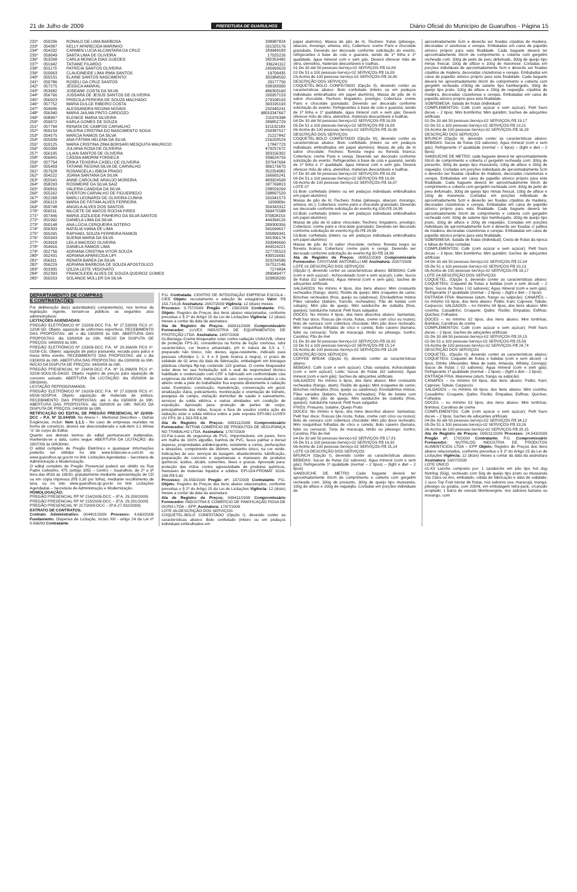21 de Julho de 2009 PREFEITURA DE GUARULHOS Diário Oficial do Município de Guarulhos - Página 15
| 232º | 050206 | RONALD DE LIMA BARBOSA | 338987824 |
| 233º | 054387 | KELLY APARECIDA MARINHO | 261325176 |
| 234º | 054202 | CARMEN LUCIA ALCANTARA DA CRUZ | 183949183 |
| 235º | 059049 | SANTA LIMA DE OLIVEIRA | 17025226 |
| 236º | 053268 | CARLA MONICA DIAS GUEDES | 282353495 |
| 237º | 051942 | TATIANE FILARDO | 336241112 |
| 238º | 051170 | PATRÍCIA SANTOS OLIVEIRA | 245993629 |
| 239º | 010063 | CLAUDINEIDE LIMA IRMA SANTOS | 19709435 |
| 240º | 055531 | ELAINE SANTOS NASCIMENTO | 302984550 |
| 241º | 050786 | ROSELI DA CRUZ SANTOS | 20177756 |
| 242º | 057275 | JÉSSICA AMARAL | 338183000 |
| 243º | 053682 | JOSEANE COSTA DA SILVA | 486303160 |
| 244º | 056766 | JUSSARA DE JESUS SANTOS DE OLIVEIRA | 295957153 |
| 245º | 056023 | PRISCILA PEREIRA DE SOUZA MACHADO | 279108163 |
| 246º | 057752 | MARIA DULCE RIBEIRO COSTA | 393195193 |
| 247º | 054936 | ALESSANDRA REGINA NOVAIS | 232940241 |
| 248º | 056340 | MARIA JAILMA PINTO CARDOZO | 98010347667 |
| 249º | 058907 | ELENICE MARIA SILVEIRA | 211976398 |
| 250º | 059072 | KARLA GOMES DE SOUZA | 289852729 |
| 251º | 057794 | RENATA DE CAMPOS CARVALHO | 32113218X |
| 252º | 050154 | VALERIA CRISTINA DO NASCIMENTO SOGA | 250387517 |
| 253º | 054575 | MARCIA RAMOS DA SILVA | 21227842 |
| 254º | 055939 | ANA FÁTIMA HELENA DA SILVA | 226203529 |
| 255º | 010125 | MARIA CRISTINA ZIMA BORSARI MESQUITA MAURICIO | 17847723 |
| 256º | 051004 | JULIANA ROSA DE OLIVEIRA | 470257672 |
| 257º | 056105 | LILIAN SANTOS DE OLIVEIRA | 303156302 |
| 258º | 056841 | CÁSSIA AMORIM FONSECA | 339624759 |
| 259º | 057754 | ÉRIKA TEIXEIRA CASELI DE OLIVEIRA | 337647604 |
| 260º | 055459 | TATIANE REGINA SILVA DE CARVALHO | 306173670 |
| 261º | 057628 | ROSANGELA LISBOA PRADO | 352354082 |
| 262º | 054222 | JOANA SANTANA DA SILVA | 166665241 |
| 263º | 055541 | ANNE CAROLINE ARAUJO MOREIRA | 483924568 |
| 264º | 058293 | ROSIMEIRE DA SILVA SAIZ | 187769813 |
| 265º | 056816 | VALERIA CANDIDA DA SILVA | 238559269 |
| 266º | 055262 | EVERTON CARVALHO DE FIGUEIREDO | 298897520 |
| 267º | 052268 | MARLI LEONARDI DE OLIVEIRA CUNHA | 101041573 |
| 268º | 056113 | MARIA DE FÁTIMA ALVES FERREIRA | 1939909x |
| 269º | 050748 | ANGELA ALVES DOS SANTOS | 354343312 |
| 270º | 056511 | NILCIETE DE MATOS ROCHA PIRES | 399475588 |
| 271º | 057446 | MARIA JOZILEIDE PINHEIRO DA SILVA SANTOS | 37082815X |
| 272º | 051992 | DANIELA LIMA DA SILVA | 444394126 |
| 273º | 050148 | ANA LÚCIA CERQUEIRA SOTERO | 289300356 |
| 274º | 056303 | NATÁLIA VIANA DE LIMA | 341694617 |
| 275º | 055265 | RAPHAEL SOUZA FERREIRA RAMOS | 335899341 |
| 276º | 055943 | SUENIA MARIA DA SILVA | 341306174 |
| 277º | 053918 | LEILA MACEDO OLIVEIRA | 333940660 |
| 278º | 054916 | DANIELA RAMOS LIMA | 443524221 |
| 279º | 052756 | ADRIANA CRISTINA VITOR SOUZA | 227735523 |
| 280º | 052431 | ADRIANA APARECIDA LIPI | 430516691 |
| 281º | 056911 | RENATA BAREA DA SILVA | 323234586 |
| 282º | 056229 | ADRIANA BARBOSA DE SOUZA APOSTOLICO | 167512146 |
| 283º | 053305 | IZILDA LEITE VEDOVATO | 7274834 |
| 284º | 052393 | FRANCILEIDE ALVES DE SOUZA QUEIROZ GOMES | 289049477 |
| 285º | 050253 | SOLANGE MÜLLER DA SILVA | 320858200 |
DEPARTAMENTO DE COMPRAS
E CONTRATAÇÕES
Por deliberação da(s) autoridade(s) competente(s), nos termos da legislação vigente, tornam-se públicos os seguintes atos administrativos:
LICITAÇÕES AGENDADAS:
PREGÃO ELETRÔNICO Nº 232/09-DCC P.A. Nº 27.538/09 RCS nº. 22/09-SD. Objeto: aquisição de uniformes esportivos. RECEBIMENTO DAS PROPOSTAS: até o dia 03/08/09 às 09h. ABERTURA DAS PROPOSTAS: dia 03/08/09 às 09h. INÍCIO DA DISPUTA DE PREÇOS: 04/08/09 às 09h.
PREGÃO ELETRÔNICO Nº 233/09-DCC P.A. Nº 28.366/09 RCS nº. 01/09-CG. Objeto: aquisição de palco passarela, escada para palco e mesa linha evento. RECEBIMENTO DAS PROPOSTAS: até o dia 03/08/09 às 09h. ABERTURA DAS PROPOSTAS: dia 03/08/09 às 09h. INÍCIO DA DISPUTA DE PREÇOS: 04/08/09 às 09h.
PREGÃO PRESENCIAL Nº 234/09-DCC P.A. Nº 31.896/09 RCS nº. 32/09-SO03.05-DASO. Objeto: registro de preços para aquisição de concreto usinado. ABERTURA DA LICITAÇÃO: dia 05/08/09 às 08h30min.
LICITAÇÃO REPROGRAMADA:
PREGÃO ELETRÔNICO Nº 191/09-DCC P.A. Nº 27.826/09 RCS nº. 65/09-SOSP04. Objeto: aquisição de materiais de pintura. RECEBIMENTO DAS PROPOSTAS: até o dia 03/08/09 às 09h. ABERTURA DAS PROPOSTAS: dia 03/08/09 às 09h. INÍCIO DA DISPUTA DE PREÇOS: 04/08/09 às 09h.
RETIFICAÇÃO DO EDITAL DE PREGÃO PRESENCIAL Nº 224/09-DCC – P.A. Nº 31.044/09: No Anexo I - Memorial Descritivo – Outras Exigências, incluir: Item 1.1.1 - No caso de empresas reunidas na forma de consórcio, deverá ser desconsiderado o sub-item 3.1 Alínea “a” do corpo do Edital.
Quanto aos demais termos do edital permanecem inalterados, mantendo-se a data, como segue: ABERTURA DA LICITAÇÃO: dia 28/07/09 às 08h30min.
O edital completo de Pregão Eletrônico e quaisquer informações poderão ser obtidas no site www.licitacoes-e.com.br ou www.guarulhos.sp.gov.br no link: Licitações Agendadas – Secretaria de Administração e Modernização.
O edital completo de Pregão Presencial poderá ser obtido na Rua Padre Celestino, 475 (antigo 385) – Centro – Guarulhos, de 2ª a 6ª feira das 8h30 às 16h30, gratuitamente mediante apresentação de CD ou em cópia impressa (R$ 0,38 por folha), mediante recolhimento de taxa, ou no site: www.guarulhos.sp.gov.br no link: Licitações Agendadas – Secretaria de Administração e Modernização.
HOMOLOGAÇÃO:
PREGÃO PRESENCIAL RP Nº 214/2009-DCC – (P.A. 29.288/2009)
PREGÃO PRESENCIAL RP Nº 215/2009-DCC – (P.A. 29.291/2009)
PREGÃO PRESENCIAL Nº 217/2009-DCC – (P.A.27.832/2009)
EXTRATO DE CONTRATOS:
Contrato Administrativo: 004401/2009 Processo: 4.660/2009 Fundamento: Dispensa de Licitação, inciso XIII - artigo 24 da Lei nº 8.666/93 Contratante:
P.G. Contratada: CENTRO DE INTEGRAÇÃO EMPRESA ESCOLA - CIEE Objeto: recrutamento e seleção de estagiários Valor: R$ 153.714,00 Assinatura: 20/07/2009 Vigência: 12 (doze) meses
Processo: 9.757/2009 Pregão nº: 159/2009 Contratante: P.G. Objeto: Registro de Preços dos itens abaixo relacionados, conforme preceitua o § 2º do Artigo 15 da Lei de Licitações Vigência: 12 (doze) meses a contar da data da assinatura
Ata de Registro de Preços: 008811/2009 Compromissário Fornecedor: LUVEX INDÚSTRIA DE EQUIPAMENTOS DE PROTEÇÃO LTDA. Assinatura: 14/07/2009
01-Bisnaga–Creme bloqueador solar contra radiação UVA/UVB, c/fator de proteção FPS-30, consistência na forma de loção cremosa, odor característico, cor branco amarelado, pH in natura de 5,5 a 7, preparado não tóxico, não oleoso, água-resistente, indicado para pessoas c/fototipo 2, 3, 4 e 5 (pele branca à negra), c/ prazo de validade de 02 anos da data de fabricação, embalagem em bisnagas plásticas c/tampa flip-top contendo 120 gramas. O creme bloqueador solar deve ter sua formulação sob o aval de responsável técnico habilitado e credenciado com CRF e fabricado em conformidade c/as exigências da ANVISA. Indicações de uso: serviços executados a céu aberto onde a pele do trabalhador fica exposta diretamente à radiação solar. Exemplos: construção, manutenção, conservação em geral; sinalização viária, policiamento, monitoração e orientação de trânsito, pesquisa de campo, visitação domiciliar de saúde e saneamento, serviços de solda elétrica e outras atividades em condição de exposição. Aprovado para: proteção de partes do corpo, principalmente das mãos, braços e face do usuário contra ação da radiação solar e solda elétrica sobre a pele exposta EPI-092-LUVEX UV FPS 30-1.583-R$ 6,80
Ata de Registro de Preços: 009311/2009 Compromissário Fornecedor: INTRAB COMÉRCIO DE PRODUTOS DE SEGURANÇA NO TRABALHO LTDA. Assinatura: 17/07/2009
02-Par-Luvas de segurança de PVC, impermeáveis, em pares, forro em malha de 100% algodão, banhos de PVC, faces palmar e dorsal ásperas, propriedades antiderrapante, resistente a cortes, perfurações e abrasões, comprimento de 360mm, tamanho único, na cor verde. Indicações de uso: serviços de lavagem, abastecimento, lubrificação, preparação de concreto e argamassas e manuseio de produtos químicos: ácidos, álcalis, solventes, óleos e graxas. Aprovado para: proteção das mãos contra agressividade de produtos químicos, manuseio de materiais líquidos e sólidos. EPI-024-PROMAT 102A-289-R$ 5,60
Processo: 26.559/2009 Pregão nº: 187/2009 Contratante: P.G. Objeto: Registro de Preços dos itens abaixo relacionados, conforme preceitua o § 2º do Artigo 15 da Lei de Licitações Vigência: 12 (doze) meses a contar da data da assinatura
Ata de Registro de Preços: 009411/2009 Compromissário Fornecedor: INDÚSTRIA E COMÉRCIO DE PANIFICAÇÃO ROSA DE OURO LTDA – EPP. Assinatura: 17/07/2009
LOTE 06-DESCRIÇÃO DOS SERVIÇOS
COQUETEL-BOLO CONFEITADO (Opção I), devendo conter as características abaixo: Bolo confeitado (inteiro ou em pedaços individuais embrulhados em
papel alumínio), Massa de pão de ló, Recheio: frutas (pêssego, abacaxi, morango, ameixa, etc), Cobertura: creme Paris e chocolate granulado, Devendo ser decorado conforme solicitação do evento, refrigerantes á base de cola e guaraná, sendo de 1ª linha e 1º qualidade, água mineral com e sem gás, Deverá oferecer mão de obra, utensílios, materiais descartáveis e toalhas.
01-De 30 até 50 pessoas-Serviço-02 SERVIÇOS-R$ 16,89
02-De 51 a 100 pessoas-Serviço-02 SERVIÇOS-R$ 16,89
03-Acima de 100 pessoas-Serviço-02 SERVIÇOS-R$ 16,90
DESCRIÇÃO DOS SERVIÇOS
COQUETEL-BOLO CONFEITADO (Opção II), devendo conter as características abaixo: Bolo confeitado (inteiro ou em pedaços individuais embrulhados em papel alumínio), Massa de pão de ló sabor chocolate, Recheio: brigadeiro, prestígio; Cobertura: creme Paris e chocolate granulado; Devendo ser decorado conforme solicitação do evento; Refrigerantes á base de cola e guaraná, sendo de 1ª linha e 1º qualidade, água mineral com e sem gás; Deverá oferecer mão de obra, utensílios, materiais descartáveis e toalhas.
04-De 30 até 50 pessoas-Serviço-02 SERVIÇOS-R$ 16,89
05-De 51 a 100 pessoas-Serviço-02 SERVIÇOS-R$ 16,89
06-Acima de 100 pessoas-Serviço-02 SERVIÇOS-R$ 16,90
DESCRIÇÃO DOS SERVIÇOS
COQUETEL-BOLO CONFEITADO (Opção III), devendo conter as características abaixo: Bolo confeitado (inteiro ou em pedaços individuais embrulhados em papel alumínio); Massa de pão de ló sabor chocolate; Recheio: floresta negra ou floresta branca; Cobertura: creme Paris e cereja; Devendo ser decorado conforme solicitação do evento; Refrigerantes á base de cola e guaraná, sendo de 1ª linha e 1º qualidade, água mineral com e sem gás; Deverá oferecer mão de obra, utensílios, materiais descartáveis e toalhas.
07-De 30 até 50 pessoas-Serviço-02 SERVIÇOS-R$ 16,89
08-De 51 a 100 pessoas-Serviço-02 SERVIÇOS-R$ 16,90
09-Acima de 100 pessoas-Serviço-02 SERVIÇOS-R$ 16,87
LOTE 07
01-Bolo confeitado (inteiro ou em pedaços individuais embrulhados em papel alumínio)
Massa de pão de ló; Recheio: frutas (pêssego, abacaxi, morango, ameixa, etc.); Cobertura: creme paris e chocolate granulado; Devendo ser decorado conforme solicitação do evento-Kg-100-R$ 24,99
02-Bolo confeitado (inteiro ou em pedaços individuais embrulhados em papel alumínio)
Massa de pão de ló sabor chocolate; Recheio: brigadeiro, prestígio; Cobertura: creme paris e chocolate granulado; Devendo ser decorado conforme solicitação do evento-Kg-80-R$ 24,99
03-Bolo confeitado (inteiro ou em pedaços individuais embrulhados em papel alumínio)
Massa de pão de ló sabor chocolate; recheio: floresta negra ou floresta branca; Cobertura: creme paris e cereja; Devendo ser decorado conforme solicitação do evento-Kg-50-R$ 24,99
Ata de Registro de Preços: 009511/2009 Compromissário Fornecedor: CRISTIANE ANTONELLI-ME Assinatura: 20/07/2009
LOTE 01-DESCRIÇÃO DOS SERVIÇOS
(Opção I), devendo conter as características abaixo: BEBIDAS: Café (com e sem açúcar) ; Achocolatado (com e sem açúcar); Leite; Sucos de frutas (02 sabores); Água mineral (com e sem gás); Saches de adoçantes artificiais
SALGADOS: No mínino 4 tipos, dos itens abaixo: Mini croissants recheados (frango, atum); Risólis de queijo; Mini croquetes de carne; Brioches recheados (frios, queijo ou calabresa); Enroladinhos mistos Pães variados (italiano, francês, recheados); Pão de batata com catupiry; Mini pão de queijo; Mini sanduíche de ciabatta (frios, queijos); Sanduíche natural; Petit fours salgados
DOCES: No mínino 4 tipos, dos itens descritos abaixo: Samantas; Petit four doce; Roscas (de ricota, frutas, creme com côco ou nozes); Bolo de cenoura com cobertura chocolate; Mini pão doce recheado; Mini rosquinhas folhadas de côco e canela; Bolo caseiro (banana, fubá ou cenoura); Torta de maracujá, limão ou pêssego; Sonho; Carolina; Pão de mel
01-De 30 até 50 pessoas-Serviço-02 SERVIÇOS-R$ 16,92
02-De 51 a 100 pessoas-Serviço-02 SERVIÇOS-R$ 15,14
03-Acima de 100 pessoas-Serviço-02 SERVIÇOS-R$ 13,09
DESCRIÇÃO DOS SERVIÇOS
COFFEE BREAK (Opção II), devendo conter as características abaixo:
BEBIDAS: Café (com e sem açúcar); Chás variados; Achocolatado (com e sem açúcar); Leite; Sucos de frutas (02 sabores); Água mineral (com e sem gás); Saches de adoçantes artificiais
SALGADOS: No mínino 6 tipos, dos itens abaixo: Mini croissants recheados (frango, atum); Risólis de queijo; Mini croquetes de carne; Brioches recheados (frios, queijo ou calabresa); Enroladinhos mistos; Pães variados (italiano, francês, recheados); Pão de batata com catupiry; Mini pão de queijo; Mini sanduíche de ciabatta (frios, queijos); Sanduíche natural; Petit fours salgados
FRIOS: Presunto, Salame, Queijo Prato
DOCES: No mínino 6 tipos, dos itens descritos abaixo: Samantas; Petit four doce; Roscas (de ricota, frutas, creme com côco ou nozes); Bolo de cenoura com cobertura chocolate; Mini pão doce recheado; Mini rosquinhas folhadas de côco e canela; Bolo caseiro (banana, fubá ou cenoura); Torta de maracujá, limão ou pêssego; Sonho; Carolina; Pão de mel
04-De 30 até 50 pessoas-Serviço-02 SERVIÇOS-R$ 17,81
05-De 51 a 100 pessoas-Serviço-02 SERVIÇOS-R$ 16,92
06-Acima de 100 pessoas-Serviço-02 SERVIÇOS-R$ 15,14
LOTE 03-DESCRIÇÃO DOS SERVIÇOS
BRUNCH (Opção I), devendo conter as características abaixo: BEBIDAS: Sucos de frutas (02 sabores); Água mineral (com e sem gás); Refrigerante 1ª qualidade (normal – 2 tipos) – (light e diet – 2 tipos)
SANDUÍCHE DE METRO: Cada baguete deverá ter aproximadamente 80cm de comprimento e coberta com gergelim recheada com: 300g de presunto, 300g de queijo tipo mussarela, 100g de alface e 200g de requeijão. Cortadas em porções individuais de
aproximadamente 5cm e deverão ser fixadas c/palitos de madeira, decoradas c/ azeitonas e cerejas. Embaladas em caixa de papelão atóxico próprio para esta finalidade. Cada baguete deverá ter aproximadamente 80cm de comprimento e coberta com gergelim recheada com: 300g de peito de peru defumado, 300g de queijo tipo minas frescal, 100g de alface e 100g de maionese. Cortadas em porções individuais de aproximadamente 5cm e deverão ser fixadas c/palitos de madeira, decoradas c/azeitonas e cerejas. Embaladas em caixa de papelão atóxico próprio para esta finalidade. Cada baguete deverá ter aproximadamente 80cm de comprimento e coberta com gergelim recheada c/300g de salame tipo hamburguês, 300g de queijo tipo prato, 100g de alface e 200g de requeijão. c/palitos de madeira, decoradas c/azeitonas e cerejas. Embaladas em caixa de papelão atóxico próprio para esta finalidade.
SOBREMESA: Salada de frutas (individual)
COMPLEMENTOS: Café (com açúcar e sem açúcar); Petit fours doces – 2 tipos; Mini bombinha; Mini quindim; Saches de adoçantes artificiais
01-De 30 até 50 pessoas-Serviço-02 SERVIÇOS-R$ 19,17
02-De 51 a 100 pessoas-Serviço-02 SERVIÇOS-R$ 18,21
03-Acima de 100 pessoas-Serviço-02 SERVIÇOS-R$ 16,29
DESCRIÇÃO DOS SERVIÇOS
BRUNCH (Opção II), devendo conter as características abaixo: BEBIDAS: Sucos de frutas (03 sabores); Água mineral (com e sem gás); Refrigerante 1ª qualidade (normal – 2 tipos) – (light e diet – 2 tipos)
SANDUÍCHE DE METRO: cada baguete deverá ter aproximadamente 80cm de comprimento e coberta c/ gergelim recheada com: 300g de presunto, 300g de queijo tipo mussarela, 100g de alface e 200g de requeijão. Cortadas em porções individuais de aproximadamente 5cm e deverão ser fixadas c/palitos de madeira, decoradas c/azeitonas e cerejas. Embaladas em caixa de papelão atóxico próprio para esta finalidade. Cada baguete deverá ter aproximadamente 80cm de comprimento e coberta com gergelim recheada com: 300g de peito de peru defumado, 300g de queijo tipo minas frescal, 100g de alface e 100g de maionese. Cortadas em porções individuais de aproximadamente 5cm e deverão ser fixadas c/palitos de madeira, decoradas c/azeitonas e cerejas. Embaladas em caixa de papelão atóxico próprio para esta finalidade. Cada baguete deverá ter aproximadamente 80cm de comprimento e coberta com gergelim recheada com: 300g de salame tipo hamburguês, 300g de queijo tipo prato, 100g de alface e 200g de requeijão. Cortadas em porções individuais de aproximadamente 5cm e deverão ser fixadas c/ palitos de madeira, decoradas c/azeitonas e cerejas. Embaladas em caixa de papelão atóxico próprio para esta finalidade.
SOBREMESA: Salada de frutas (individual); Cesta de frutas da época e tábua de frutas cortadas
COMPLEMENTOS: Café (com açúcar e sem açúcar); Petit fours doces – 3 tipos; Mini bombinha; Mini quindim; Saches de adoçantes artificiais
04-De 30 até 50 pessoas-Serviço-02 SERVIÇOS-R$ 22,04
05-De 51 a 100 pessoas-Serviço-02 SERVIÇOS-R$ 20,13
06-Acima de 100 pessoas-Serviço-02 SERVIÇOS-R$ 19,17
LOTE 04-DESCRIÇÃO DOS SERVIÇOS
COQUETEL, (Opção I), devendo conter as características abaixo: COQUETÉIS: Coquetel de frutas e batidas (com e sem álcool) – 2 tipos; Sucos de frutas ( 02 sabores); Água mineral (com e sem gás); Refrigerante 1ª qualidade (normal – 2 tipos) – (light e diet – 2 tipos)
ENTRADA FRIA: Maionese (atum, frango ou salpicão); CANAPÉS – no mínimo 03 tipos, dos itens abaixo: Patês; Kani; Caprese; Tabule; Carpaccio; SALGADOS – no mínimo 04 tipos, dos itens abaixo: Mini coxinha; Casadinho; Croquete; Quibe; Risólis; Empadas; Esfihas; Quiches; Folhados
DOCES – no mínimo 02 tipos, dos itens abaixo: Mini tortinhas; Bombas; Carolinas de creme
COMPLEMENTOS: Café (com açúcar e sem açúcar); Petit fours doces – 2 tipos; Saches de adoçantes artificiais
01-De 30 até 50 pessoas-Serviço-02 SERVIÇOS-R$ 28,15
02-De 51 a 100 pessoas-Serviço-02 SERVIÇOS-R$ 25,59
03-Acima de 100 pessoas-Serviço-02 SERVIÇOS-R$ 24,74
DESCRIÇÃO DOS SERVIÇOS
COQUETEL, (Opção II), devendo conter as características abaixo: COQUETÉIS: Coquetel de frutas e batidas (com e sem álcool) –3 tipos; Drinks (Alexander, Meia de seda, Amarula, Whisky, Cerveja); Sucos de frutas ( 02 sabores); Água mineral (com e sem gás); Refrigerante 1ª qualidade (normal – 2 tipos) – (light e diet – 2 tipos)
ENTRADA FRIA: Maionese (atum, frango ou salpicão)
CANAPÉS – no mínimo 04 tipos, dos itens abaixo: Patês; Kani; Caprese; Tabule; Carpaccio
SALGADOS – no mínimo 06 tipos, dos itens abaixo: Mini coxinha; Casadinho; Croquete; Quibe; Risólis; Empadas; Esfihas; Quiches; Folhados
DOCES – no mínimo 03 tipos, dos itens abaixo: Mini tortinhas; Bombas; Carolinas de creme
COMPLEMENTOS: Café (com açúcar e sem açúcar); Petit fours doces – 2 tipos; Saches de adoçantes artificiais
04-De 30 até 50 pessoas-Serviço-02 SERVIÇOS-R$ 34,12
05-De 51 a 100 pessoas-Serviço-02 SERVIÇOS-R$ 33,26
06-Acima de 100 pessoas-Serviço-02 SERVIÇOS-R$ 28,15
Ata de Registro de Preços: 009211/2009 Processo: 24.543/2009 Pregão nº: 170/2008 Contratante: P.G. Compromissário Fornecedor: NUTRILOG INDÚSTRIA DE PRODUTOS ALIMENTÍCIOS LTDA – EPP Objeto: Registro de Preços dos itens abaixo relacionados, conforme preceitua o § 2º do Artigo 15 da Lei de Licitações Vigência: 12 (doze) meses a contar da data da assinatura Assinatura: 16/07/2009
LOTE ÚNICO
01-Kit Lanche composto por: 1 sanduíche em pão tipo hot dog Nutrilog (50g), recheado com 50g de queijo tipo prato ou mussarela Sta Clara ou Aro, embalado, c/data de fabricação e data de validade; 1 suco Top Fruit néctar de frutas, nos sabores uva, maracujá, manga, pêssego ou goiaba, com 200ml, em embalagem tetra-pack, c/canudo acoplado; 1 barra de cereais Montevergine, nos sabores banana ou morango, com